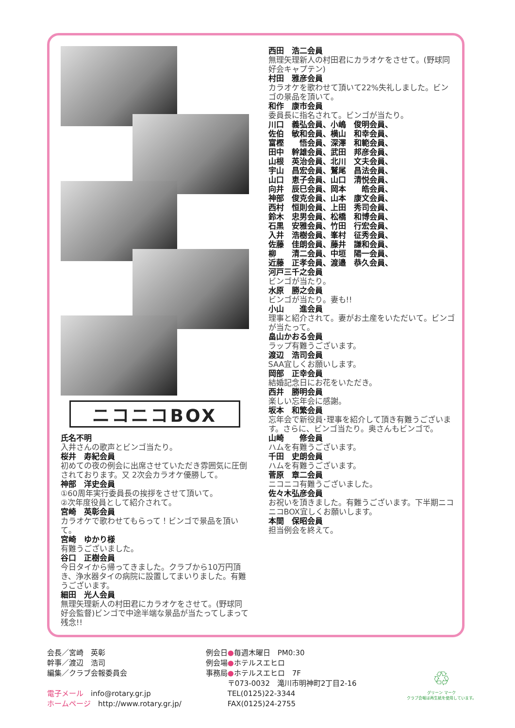ニコニコBOX
氏名不明
入井さんの歌声とビンゴ当たり。
桜井　寿紀会員
初めての夜の例会に出席させていただき雰囲気に圧倒されております。又 2次会カラオケ優勝して。
神部　洋史会員
①60周年実行委員長の挨拶をさせて頂いて。
②次年度役員として紹介されて。
宮崎　英彰会員
カラオケで歌わせてもらって！ビンゴで景品を頂いて。
宮崎　ゆかり様
有難うございました。
谷口　正樹会員
今日タイから帰ってきました。クラブから10万円頂き、浄水器タイの病院に設置してまいりました。有難うございます。
細田　光人会員
無理矢理新人の村田君にカラオケをさせて。(野球同好会監督)ビンゴで中途半端な景品が当たってしまって残念!!
西田　浩二会員
無理矢理新人の村田君にカラオケをさせて。(野球同好会キャプテン)
村田　雅彦会員
カラオケを歌わせて頂いて22%失礼しました。ビンゴの景品を頂いて。
和作　康市会員
委員長に指名されて。ビンゴが当たり。
川口　義弘会員、小嶋　俊明会員、
佐伯　敏和会員、横山　和幸会員、
富樫　　悟会員、深澤　和範会員、
田中　幹雄会員、武田　邦彦会員、
山根　英治会員、北川　文夫会員、
宇山　昌宏会員、鷲尾　昌法会員、
山口　恵子会員、山口　清悦会員、
向井　辰巳会員、岡本　　皓会員、
神部　俊克会員、山本　康文会員、
西村　恒則会員、上田　秀司会員、
鈴木　忠男会員、松橋　和博会員、
石黒　安雅会員、竹田　行宏会員、
入井　浩樹会員、峯村　征秀会員、
佐藤　佳朗会員、藤井　謙和会員、
柳　　清二会員、中垣　陽一会員、
近藤　正孝会員、渡邉　恭久会員、
河戸三千之会員
ビンゴが当たり。
水原　勝之会員
ビンゴが当たり。妻も!!
小山　　進会員
理事と紹介されて。妻がお土産をいただいて。ビンゴが当たって。
畠山かおる会員
ラップ有難うございます。
渡辺　浩司会員
SAA宜しくお願いします。
岡部　正幸会員
結婚記念日にお花をいただき。
西井　勝明会員
楽しい忘年会に感謝。
坂本　和繁会員
忘年会で新役員･理事を紹介して頂き有難うございます。さらに、ビンゴ当たり。奥さんもビンゴで。
山崎　　修会員
ハムを有難うございます。
千田　史朗会員
ハムを有難うございます。
菅原　章二会員
ニコニコ有難うございました。
佐々木弘彦会員
お祝いを頂きました。有難うございます。下半期ニコニコBOX宜しくお願いします。
本間　保昭会員
担当例会を終えて。
会長／宮崎　英彰
幹事／渡辺　浩司
編集／クラブ会報委員会
電子メール　info@rotary.gr.jp
ホームページ　http://www.rotary.gr.jp/
例会日●毎週木曜日　PM0:30
例会場●ホテルスエヒロ
事務局●ホテルスエヒロ　7F
　　　〒073-0032　滝川市明神町2丁目2-16
　　　TEL(0125)22-3344
　　　FAX(0125)24-2755
♲
グリーン マーク
クラブ会報は再生紙を使用しています。